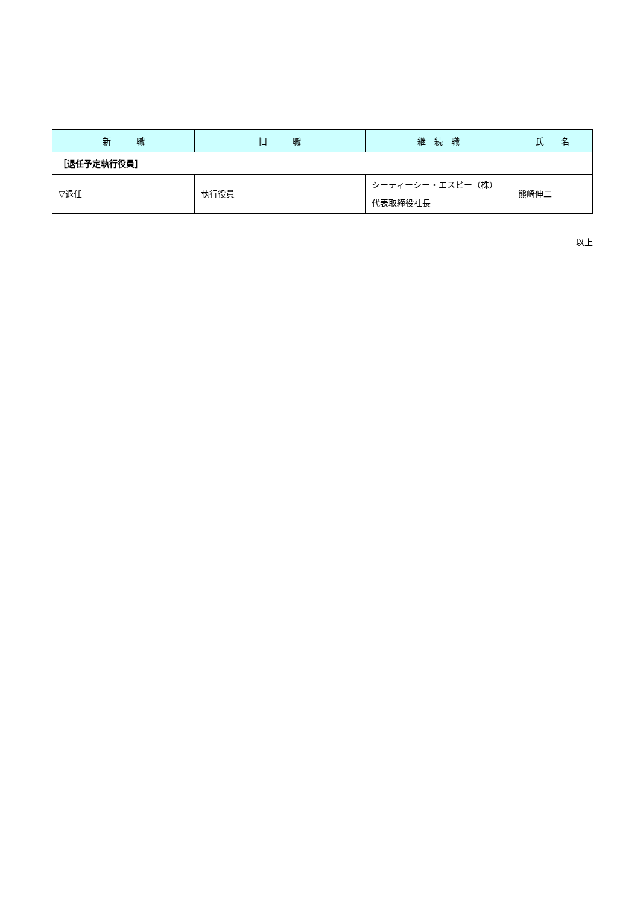| 新 職 | 旧 職 | 継 続 職 | 氏 名 |
| --- | --- | --- | --- |
| ［退任予定執行役員］ | | | |
| ▽退任 | 執行役員 | シーティーシー・エスピー（株） 代表取締役社長 | 熊崎伸二 |
以上